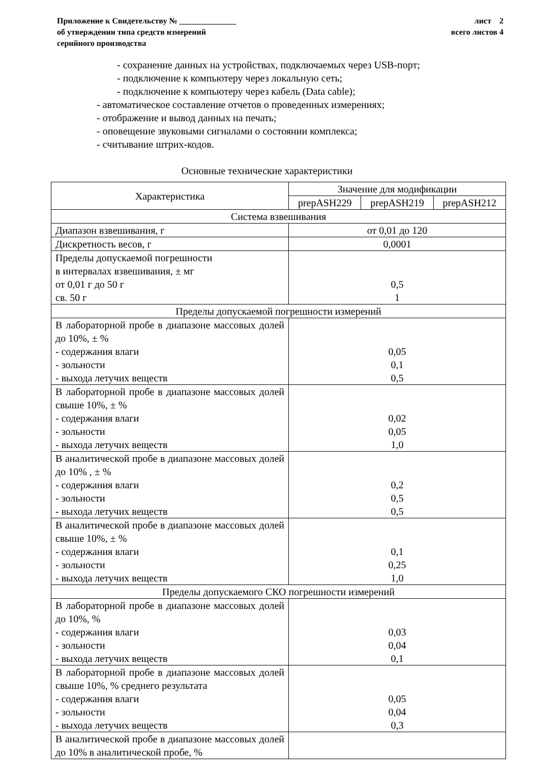Приложение к Свидетельству № ______________
об утверждении типа средств измерений
серийного производства
лист 2
всего листов 4
- сохранение данных на устройствах, подключаемых через USB-порт;
- подключение к компьютеру через локальную сеть;
- подключение к компьютеру через кабель (Data cable);
- автоматическое составление отчетов о проведенных измерениях;
- отображение и вывод данных на печать;
- оповещение звуковыми сигналами о состоянии комплекса;
- считывание штрих-кодов.
Основные технические характеристики
| Характеристика | Значение для модификации | | |
| --- | --- | --- | --- |
| | prepASH229 | prepASH219 | prepASH212 |
| Система взвешивания | | | |
| Диапазон взвешивания, г | от 0,01 до 120 | | |
| Дискретность весов, г | 0,0001 | | |
| Пределы допускаемой погрешности в интервалах взвешивания, ± мг от 0,01 г до 50 г св. 50 г | 0,5 1 | | |
| Пределы допускаемой погрешности измерений | | | |
| В лабораторной пробе в диапазоне массовых долей до 10%, ± % - содержания влаги - зольности - выхода летучих веществ | 0,05 0,1 0,5 | | |
| В лабораторной пробе в диапазоне массовых долей свыше 10%, ± % - содержания влаги - зольности - выхода летучих веществ | 0,02 0,05 1,0 | | |
| В аналитической пробе в диапазоне массовых долей до 10% , ± % - содержания влаги - зольности - выхода летучих веществ | 0,2 0,5 0,5 | | |
| В аналитической пробе в диапазоне массовых долей свыше 10%, ± % - содержания влаги - зольности - выхода летучих веществ | 0,1 0,25 1,0 | | |
| Пределы допускаемого СКО погрешности измерений | | | |
| В лабораторной пробе в диапазоне массовых долей до 10%, % - содержания влаги - зольности - выхода летучих веществ | 0,03 0,04 0,1 | | |
| В лабораторной пробе в диапазоне массовых долей свыше 10%, % среднего результата - содержания влаги - зольности - выхода летучих веществ | 0,05 0,04 0,3 | | |
| В аналитической пробе в диапазоне массовых долей до 10% в аналитической пробе, % | | | |